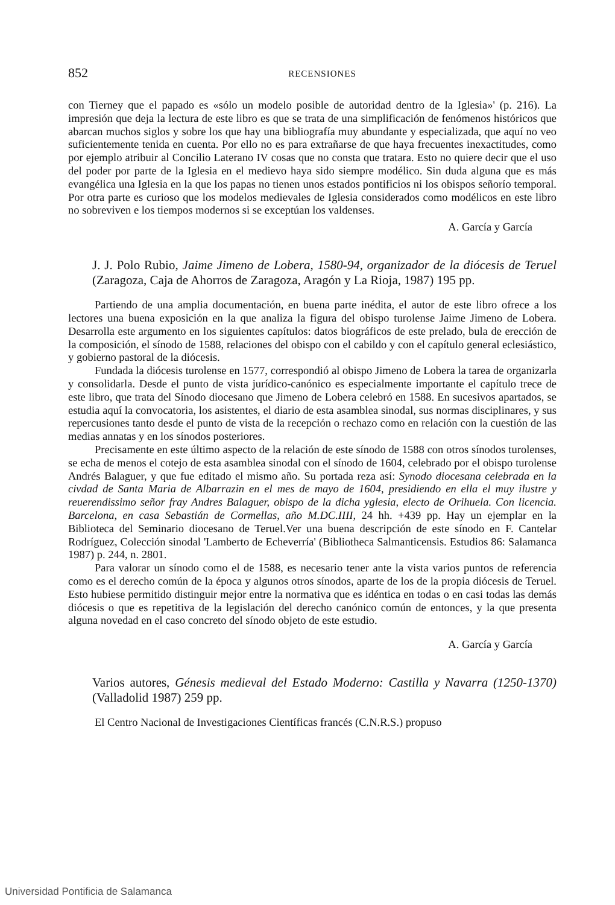852 RECENSIONES
con Tierney que el papado es «sólo un modelo posible de autoridad dentro de la Iglesia»' (p. 216). La impresión que deja la lectura de este libro es que se trata de una simplificación de fenómenos históricos que abarcan muchos siglos y sobre los que hay una bibliografía muy abundante y especializada, que aquí no veo suficientemente tenida en cuenta. Por ello no es para extrañarse de que haya frecuentes inexactitudes, como por ejemplo atribuir al Concilio Laterano IV cosas que no consta que tratara. Esto no quiere decir que el uso del poder por parte de la Iglesia en el medievo haya sido siempre modélico. Sin duda alguna que es más evangélica una Iglesia en la que los papas no tienen unos estados pontificios ni los obispos señorío temporal. Por otra parte es curioso que los modelos medievales de Iglesia considerados como modélicos en este libro no sobreviven e los tiempos modernos si se exceptúan los valdenses.
A. García y García
J. J. Polo Rubio, Jaime Jimeno de Lobera, 1580-94, organizador de la diócesis de Teruel (Zaragoza, Caja de Ahorros de Zaragoza, Aragón y La Rioja, 1987) 195 pp.
Partiendo de una amplia documentación, en buena parte inédita, el autor de este libro ofrece a los lectores una buena exposición en la que analiza la figura del obispo turolense Jaime Jimeno de Lobera. Desarrolla este argumento en los siguientes capítulos: datos biográficos de este prelado, bula de erección de la composición, el sínodo de 1588, relaciones del obispo con el cabildo y con el capítulo general eclesiástico, y gobierno pastoral de la diócesis.
Fundada la diócesis turolense en 1577, correspondió al obispo Jimeno de Lobera la tarea de organizarla y consolidarla. Desde el punto de vista jurídico-canónico es especialmente importante el capítulo trece de este libro, que trata del Sínodo diocesano que Jimeno de Lobera celebró en 1588. En sucesivos apartados, se estudia aquí la convocatoria, los asistentes, el diario de esta asamblea sinodal, sus normas disciplinares, y sus repercusiones tanto desde el punto de vista de la recepción o rechazo como en relación con la cuestión de las medias annatas y en los sínodos posteriores.
Precisamente en este último aspecto de la relación de este sínodo de 1588 con otros sínodos turolenses, se echa de menos el cotejo de esta asamblea sinodal con el sínodo de 1604, celebrado por el obispo turolense Andrés Balaguer, y que fue editado el mismo año. Su portada reza así: Synodo diocesana celebrada en la civdad de Santa Maria de Albarrazin en el mes de mayo de 1604, presidiendo en ella el muy ilustre y reuerendissimo señor fray Andres Balaguer, obispo de la dicha yglesia, electo de Orihuela. Con licencia. Barcelona, en casa Sebastián de Cormellas, año M.DC.IIII, 24 hh. +439 pp. Hay un ejemplar en la Biblioteca del Seminario diocesano de Teruel.Ver una buena descripción de este sínodo en F. Cantelar Rodríguez, Colección sinodal 'Lamberto de Echeverría' (Bibliotheca Salmanticensis. Estudios 86: Salamanca 1987) p. 244, n. 2801.
Para valorar un sínodo como el de 1588, es necesario tener ante la vista varios puntos de referencia como es el derecho común de la época y algunos otros sínodos, aparte de los de la propia diócesis de Teruel. Esto hubiese permitido distinguir mejor entre la normativa que es idéntica en todas o en casi todas las demás diócesis o que es repetitiva de la legislación del derecho canónico común de entonces, y la que presenta alguna novedad en el caso concreto del sínodo objeto de este estudio.
A. García y García
Varios autores, Génesis medieval del Estado Moderno: Castilla y Navarra (1250-1370) (Valladolid 1987) 259 pp.
El Centro Nacional de Investigaciones Científicas francés (C.N.R.S.) propuso
Universidad Pontificia de Salamanca